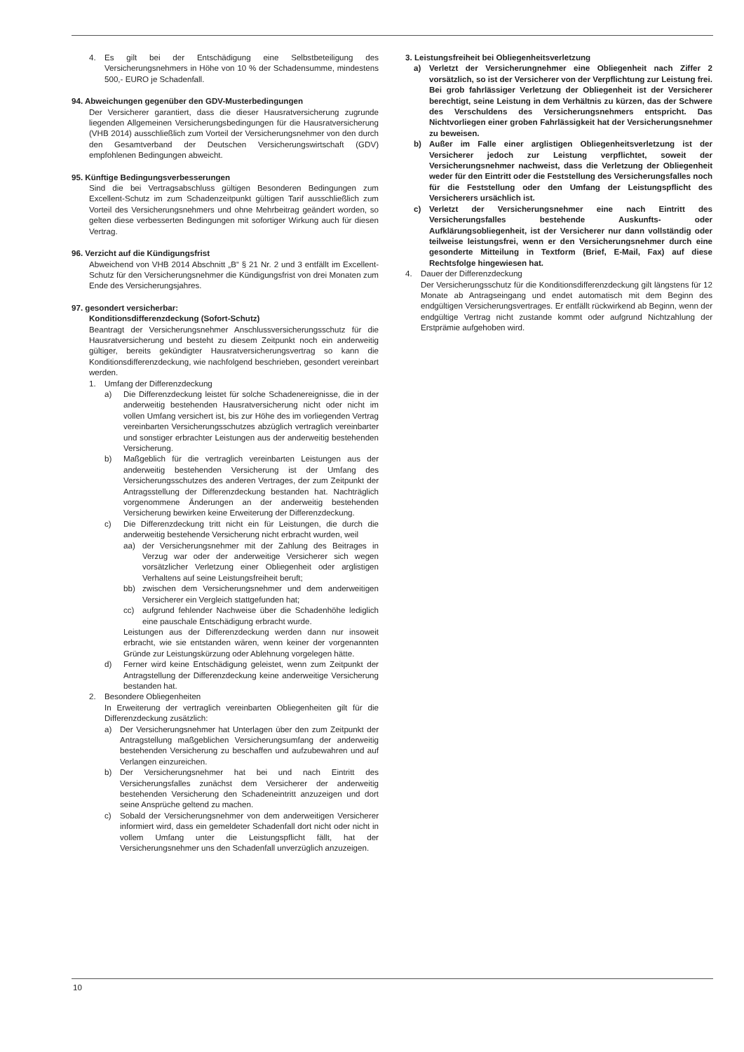4. Es gilt bei der Entschädigung eine Selbstbeteiligung des Versicherungsnehmers in Höhe von 10 % der Schadensumme, mindestens 500,- EURO je Schadenfall.
94. Abweichungen gegenüber den GDV-Musterbedingungen
Der Versicherer garantiert, dass die dieser Hausratversicherung zugrunde liegenden Allgemeinen Versicherungsbedingungen für die Hausratversicherung (VHB 2014) ausschließlich zum Vorteil der Versicherungsnehmer von den durch den Gesamtverband der Deutschen Versicherungswirtschaft (GDV) empfohlenen Bedingungen abweicht.
95. Künftige Bedingungsverbesserungen
Sind die bei Vertragsabschluss gültigen Besonderen Bedingungen zum Excellent-Schutz im zum Schadenzeitpunkt gültigen Tarif ausschließlich zum Vorteil des Versicherungsnehmers und ohne Mehrbeitrag geändert worden, so gelten diese verbesserten Bedingungen mit sofortiger Wirkung auch für diesen Vertrag.
96. Verzicht auf die Kündigungsfrist
Abweichend von VHB 2014 Abschnitt „B“ § 21 Nr. 2 und 3 entfällt im Excellent-Schutz für den Versicherungsnehmer die Kündigungsfrist von drei Monaten zum Ende des Versicherungsjahres.
97. gesondert versicherbar:
Konditionsdifferenzdeckung (Sofort-Schutz)
Beantragt der Versicherungsnehmer Anschlussversicherungsschutz für die Hausratversicherung und besteht zu diesem Zeitpunkt noch ein anderweitig gültiger, bereits gekündigter Hausratversicherungsvertrag so kann die Konditionsdifferenzdeckung, wie nachfolgend beschrieben, gesondert vereinbart werden.
1. Umfang der Differenzdeckung
a) Die Differenzdeckung leistet für solche Schadenereignisse, die in der anderweitig bestehenden Hausratversicherung nicht oder nicht im vollen Umfang versichert ist, bis zur Höhe des im vorliegenden Vertrag vereinbarten Versicherungsschutzes abzüglich vertraglich vereinbarter und sonstiger erbrachter Leistungen aus der anderweitig bestehenden Versicherung.
b) Maßgeblich für die vertraglich vereinbarten Leistungen aus der anderweitig bestehenden Versicherung ist der Umfang des Versicherungsschutzes des anderen Vertrages, der zum Zeitpunkt der Antragsstellung der Differenzdeckung bestanden hat. Nachträglich vorgenommene Änderungen an der anderweitig bestehenden Versicherung bewirken keine Erweiterung der Differenzdeckung.
c) Die Differenzdeckung tritt nicht ein für Leistungen, die durch die anderweitig bestehende Versicherung nicht erbracht wurden, weil
aa) der Versicherungsnehmer mit der Zahlung des Beitrages in Verzug war oder der anderweitige Versicherer sich wegen vorsätzlicher Verletzung einer Obliegenheit oder arglistigen Verhaltens auf seine Leistungsfreiheit beruft;
bb) zwischen dem Versicherungsnehmer und dem anderweitigen Versicherer ein Vergleich stattgefunden hat;
cc) aufgrund fehlender Nachweise über die Schadenhöhe lediglich eine pauschale Entschädigung erbracht wurde.
Leistungen aus der Differenzdeckung werden dann nur insoweit erbracht, wie sie entstanden wären, wenn keiner der vorgenannten Gründe zur Leistungskürzung oder Ablehnung vorgelegen hätte.
d) Ferner wird keine Entschädigung geleistet, wenn zum Zeitpunkt der Antragstellung der Differenzdeckung keine anderweitige Versicherung bestanden hat.
2. Besondere Obliegenheiten
In Erweiterung der vertraglich vereinbarten Obliegenheiten gilt für die Differenzdeckung zusätzlich:
a) Der Versicherungsnehmer hat Unterlagen über den zum Zeitpunkt der Antragstellung maßgeblichen Versicherungsumfang der anderweitig bestehenden Versicherung zu beschaffen und aufzubewahren und auf Verlangen einzureichen.
b) Der Versicherungsnehmer hat bei und nach Eintritt des Versicherungsfalles zunächst dem Versicherer der anderweitig bestehenden Versicherung den Schadeneintritt anzuzeigen und dort seine Ansprüche geltend zu machen.
c) Sobald der Versicherungsnehmer von dem anderweitigen Versicherer informiert wird, dass ein gemeldeter Schadenfall dort nicht oder nicht in vollem Umfang unter die Leistungspflicht fällt, hat der Versicherungsnehmer uns den Schadenfall unverzüglich anzuzeigen.
3. Leistungsfreiheit bei Obliegenheitsverletzung
a) Verletzt der Versicherungnehmer eine Obliegenheit nach Ziffer 2 vorsätzlich, so ist der Versicherer von der Verpflichtung zur Leistung frei. Bei grob fahrlässiger Verletzung der Obliegenheit ist der Versicherer berechtigt, seine Leistung in dem Verhältnis zu kürzen, das der Schwere des Verschuldens des Versicherungsnehmers entspricht. Das Nichtvorliegen einer groben Fahrlässigkeit hat der Versicherungsnehmer zu beweisen.
b) Außer im Falle einer arglistigen Obliegenheitsverletzung ist der Versicherer jedoch zur Leistung verpflichtet, soweit der Versicherungsnehmer nachweist, dass die Verletzung der Obliegenheit weder für den Eintritt oder die Feststellung des Versicherungsfalles noch für die Feststellung oder den Umfang der Leistungspflicht des Versicherers ursächlich ist.
c) Verletzt der Versicherungsnehmer eine nach Eintritt des Versicherungsfalles bestehende Auskunfts- oder Aufklärungsobliegenheit, ist der Versicherer nur dann vollständig oder teilweise leistungsfrei, wenn er den Versicherungsnehmer durch eine gesonderte Mitteilung in Textform (Brief, E-Mail, Fax) auf diese Rechtsfolge hingewiesen hat.
4. Dauer der Differenzdeckung
Der Versicherungsschutz für die Konditionsdifferenzdeckung gilt längstens für 12 Monate ab Antragseingang und endet automatisch mit dem Beginn des endgültigen Versicherungsvertrages. Er entfällt rückwirkend ab Beginn, wenn der endgültige Vertrag nicht zustande kommt oder aufgrund Nichtzahlung der Erstprämie aufgehoben wird.
10